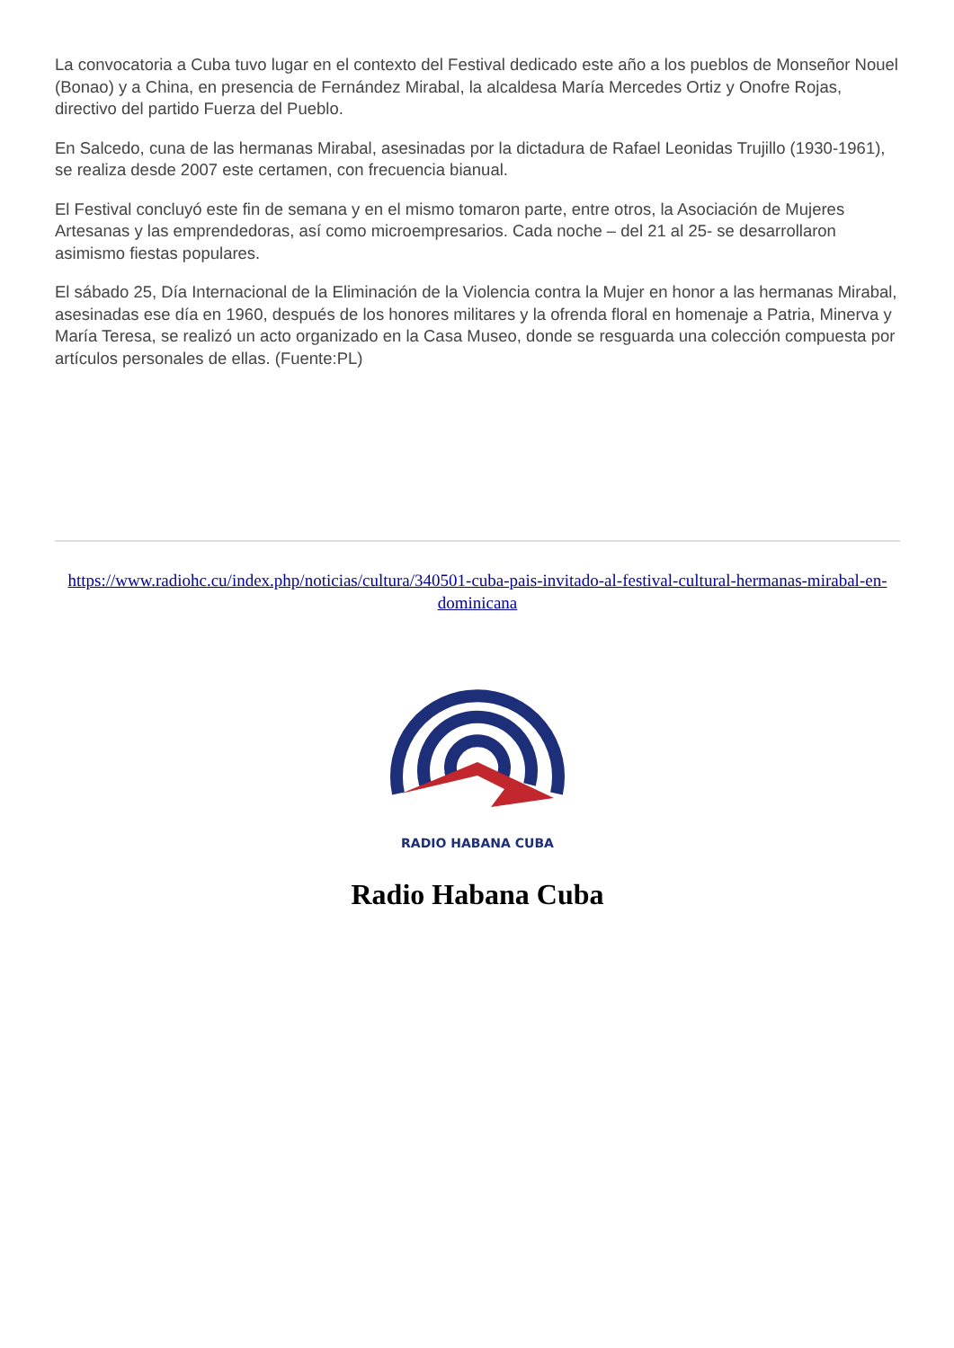La convocatoria a Cuba tuvo lugar en el contexto del Festival dedicado este año a los pueblos de Monseñor Nouel (Bonao) y a China, en presencia de Fernández Mirabal, la alcaldesa María Mercedes Ortiz y Onofre Rojas, directivo del partido Fuerza del Pueblo.
En Salcedo, cuna de las hermanas Mirabal, asesinadas por la dictadura de Rafael Leonidas Trujillo (1930-1961), se realiza desde 2007 este certamen, con frecuencia bianual.
El Festival concluyó este fin de semana y en el mismo tomaron parte, entre otros, la Asociación de Mujeres Artesanas y las emprendedoras, así como microempresarios. Cada noche – del 21 al 25- se desarrollaron asimismo fiestas populares.
El sábado 25, Día Internacional de la Eliminación de la Violencia contra la Mujer en honor a las hermanas Mirabal, asesinadas ese día en 1960, después de los honores militares y la ofrenda floral en homenaje a Patria, Minerva y María Teresa, se realizó un acto organizado en la Casa Museo, donde se resguarda una colección compuesta por artículos personales de ellas. (Fuente:PL)
https://www.radiohc.cu/index.php/noticias/cultura/340501-cuba-pais-invitado-al-festival-cultural-hermanas-mirabal-en-dominicana
RADIO HABANA CUBA
Radio Habana Cuba